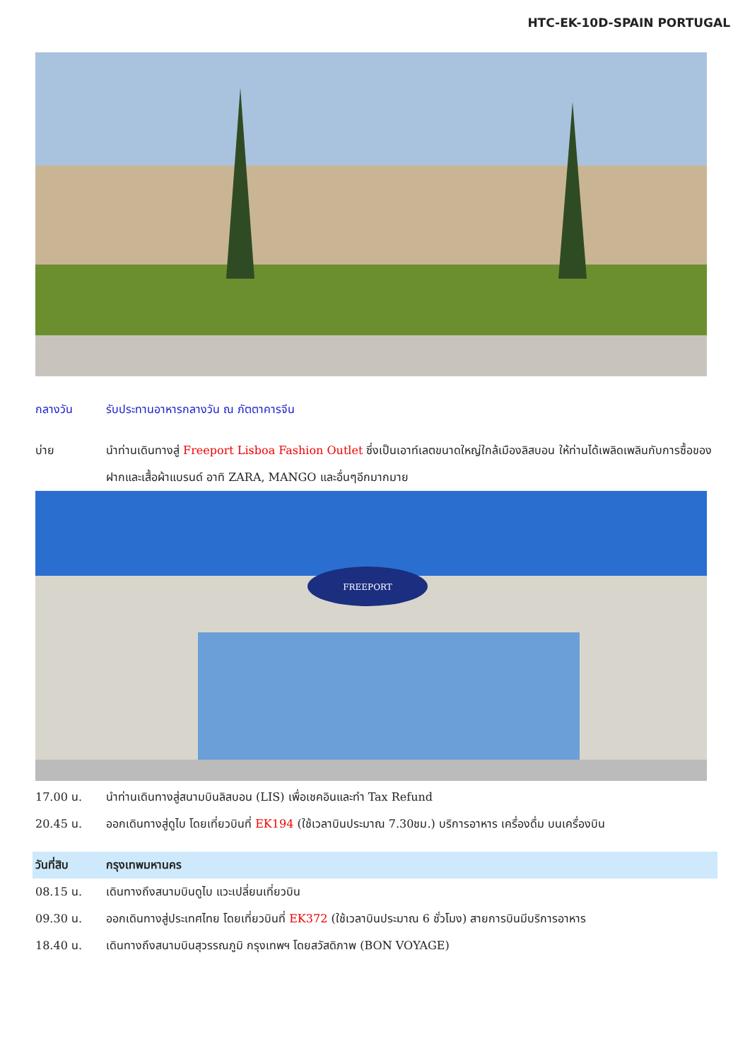HTC-EK-10D-SPAIN PORTUGAL
กลางวัน รับประทานอาหารกลางวัน ณ ภัตตาคารจีน
บ่าย นำท่านเดินทางสู่ Freeport Lisboa Fashion Outlet ซึ่งเป็นเอาท์เลตขนาดใหญ่ใกล้เมืองลิสบอน ให้ท่านได้เพลิดเพลินกับการซื้อของฝากและเสื้อผ้าแบรนด์ อาทิ ZARA, MANGO และอื่นๆอีกมากมาย
FREEPORT
17.00 น. นำท่านเดินทางสู่สนามบินลิสบอน (LIS) เพื่อเชคอินและทำ Tax Refund
20.45 น. ออกเดินทางสู่ดูไบ โดยเที่ยวบินที่ EK194 (ใช้เวลาบินประมาณ 7.30ชม.) บริการอาหาร เครื่องดื่ม บนเครื่องบิน
วันที่สิบ กรุงเทพมหานคร
08.15 น. เดินทางถึงสนามบินดูไบ แวะเปลี่ยนเที่ยวบิน
09.30 น. ออกเดินทางสู่ประเทศไทย โดยเที่ยวบินที่ EK372 (ใช้เวลาบินประมาณ 6 ชั่วโมง) สายการบินมีบริการอาหาร
18.40 น. เดินทางถึงสนามบินสุวรรณภูมิ กรุงเทพฯ โดยสวัสดิภาพ (BON VOYAGE)